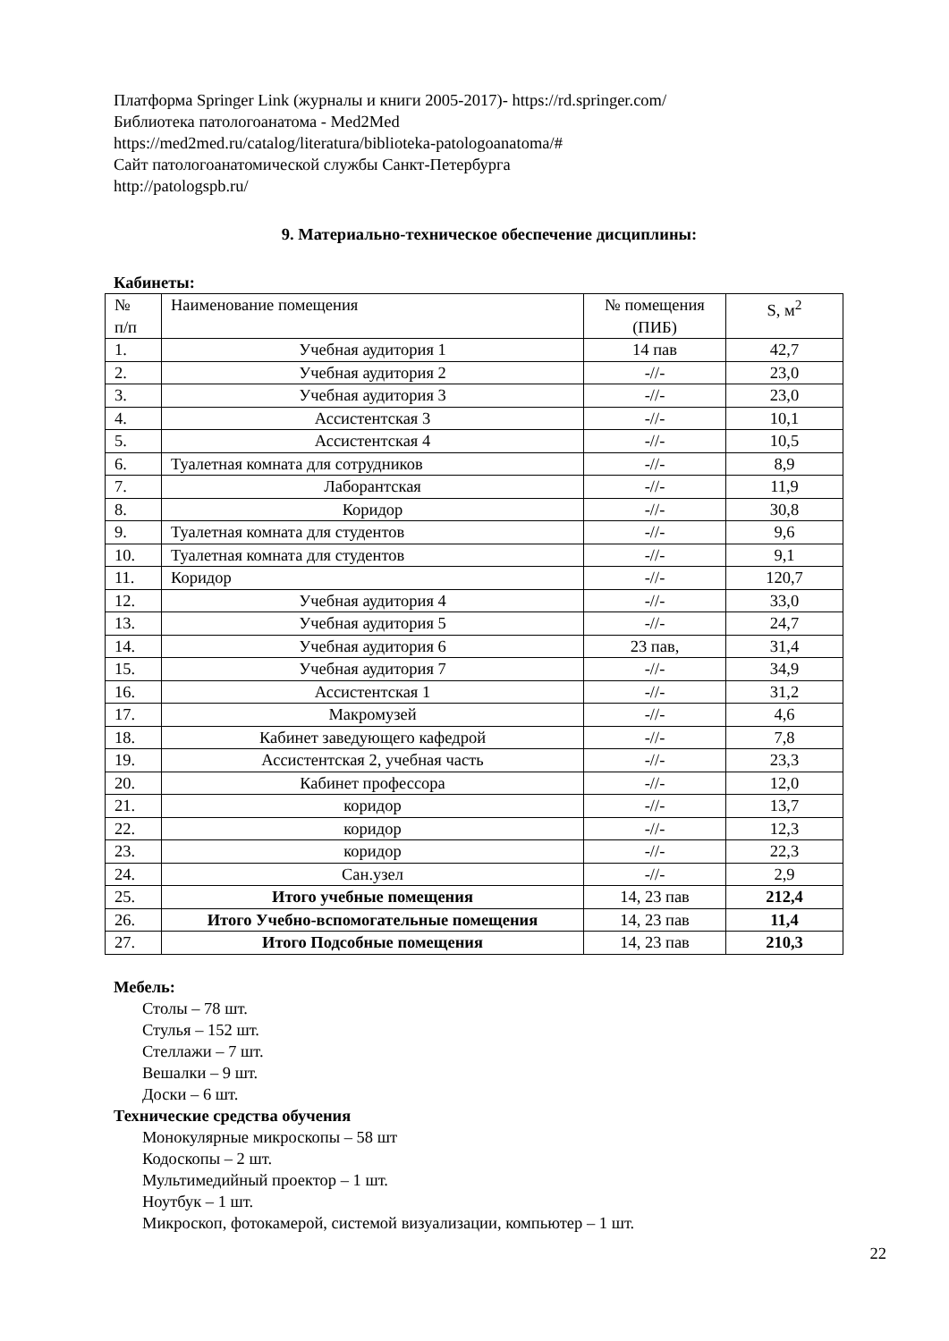Платформа Springer Link (журналы и книги 2005-2017)- https://rd.springer.com/
Библиотека патологоанатома - Med2Med
https://med2med.ru/catalog/literatura/biblioteka-patologoanatoma/#
Сайт патологоанатомической службы Санкт-Петербурга
http://patologspb.ru/
9. Материально-техническое обеспечение дисциплины:
Кабинеты:
| № п/п | Наименование помещения | № помещения (ПИБ) | S, м<sup>2</sup> |
| --- | --- | --- | --- |
| 1. | Учебная аудитория 1 | 14 пав | 42,7 |
| 2. | Учебная аудитория 2 | -//- | 23,0 |
| 3. | Учебная аудитория 3 | -//- | 23,0 |
| 4. | Ассистентская 3 | -//- | 10,1 |
| 5. | Ассистентская 4 | -//- | 10,5 |
| 6. | Туалетная комната для сотрудников | -//- | 8,9 |
| 7. | Лаборантская | -//- | 11,9 |
| 8. | Коридор | -//- | 30,8 |
| 9. | Туалетная комната для студентов | -//- | 9,6 |
| 10. | Туалетная комната для студентов | -//- | 9,1 |
| 11. | Коридор | -//- | 120,7 |
| 12. | Учебная аудитория 4 | -//- | 33,0 |
| 13. | Учебная аудитория 5 | -//- | 24,7 |
| 14. | Учебная аудитория 6 | 23 пав, | 31,4 |
| 15. | Учебная аудитория 7 | -//- | 34,9 |
| 16. | Ассистентская 1 | -//- | 31,2 |
| 17. | Макромузей | -//- | 4,6 |
| 18. | Кабинет заведующего кафедрой | -//- | 7,8 |
| 19. | Ассистентская 2, учебная часть | -//- | 23,3 |
| 20. | Кабинет профессора | -//- | 12,0 |
| 21. | коридор | -//- | 13,7 |
| 22. | коридор | -//- | 12,3 |
| 23. | коридор | -//- | 22,3 |
| 24. | Сан.узел | -//- | 2,9 |
| 25. | Итого учебные помещения | 14, 23 пав | 212,4 |
| 26. | Итого Учебно-вспомогательные помещения | 14, 23 пав | 11,4 |
| 27. | Итого Подсобные помещения | 14, 23 пав | 210,3 |
Мебель:
Столы – 78 шт.
Стулья – 152 шт.
Стеллажи – 7 шт.
Вешалки – 9 шт.
Доски – 6 шт.
Технические средства обучения
Монокулярные микроскопы – 58 шт
Кодоскопы – 2 шт.
Мультимедийный проектор – 1 шт.
Ноутбук – 1 шт.
Микроскоп, фотокамерой, системой визуализации, компьютер – 1 шт.
22